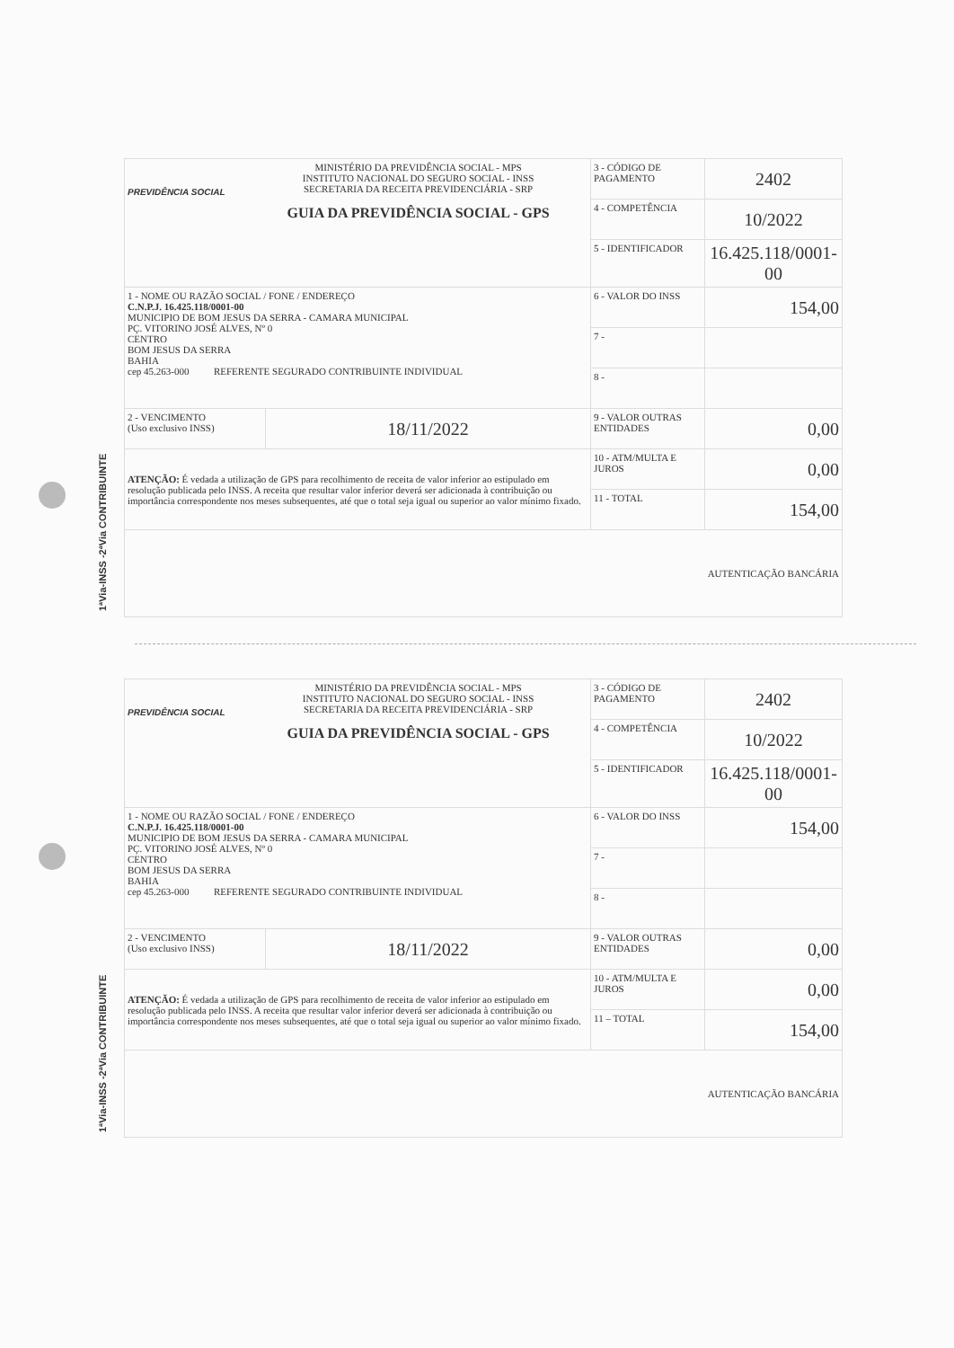1ªVia-INSS -2ªVia CONTRIBUINTE
| PREVIDÊNCIA SOCIAL MINISTÉRIO DA PREVIDÊNCIA SOCIAL - MPS INSTITUTO NACIONAL DO SEGURO SOCIAL - INSS SECRETARIA DA RECEITA PREVIDENCIÁRIA - SRP GUIA DA PREVIDÊNCIA SOCIAL - GPS | | 3 - CÓDIGO DE PAGAMENTO | 2402 |
| | | 4 - COMPETÊNCIA | 10/2022 |
| | | 5 - IDENTIFICADOR | 16.425.118/0001-00 |
| 1 - NOME OU RAZÃO SOCIAL / FONE / ENDEREÇO C.N.P.J. 16.425.118/0001-00 MUNICIPIO DE BOM JESUS DA SERRA - CAMARA MUNICIPAL PÇ. VITORINO JOSÉ ALVES, Nº 0 CENTRO BOM JESUS DA SERRA BAHIA cep 45.263-000 REFERENTE SEGURADO CONTRIBUINTE INDIVIDUAL | | 6 - VALOR DO INSS | 154,00 |
| | | 7 - | |
| | | 8 - | |
| 2 - VENCIMENTO (Uso exclusivo INSS) | 18/11/2022 | 9 - VALOR OUTRAS ENTIDADES | 0,00 |
| ATENÇÃO: É vedada a utilização de GPS para recolhimento de receita de valor inferior ao estipulado em resolução publicada pelo INSS. A receita que resultar valor inferior deverá ser adicionada à contribuição ou importância correspondente nos meses subsequentes, até que o total seja igual ou superior ao valor mínimo fixado. | | 10 - ATM/MULTA E JUROS | 0,00 |
| | | 11 - TOTAL | 154,00 |
| AUTENTICAÇÃO BANCÁRIA | | | |
1ªVia-INSS -2ªVia CONTRIBUINTE
| PREVIDÊNCIA SOCIAL MINISTÉRIO DA PREVIDÊNCIA SOCIAL - MPS INSTITUTO NACIONAL DO SEGURO SOCIAL - INSS SECRETARIA DA RECEITA PREVIDENCIÁRIA - SRP GUIA DA PREVIDÊNCIA SOCIAL - GPS | | 3 - CÓDIGO DE PAGAMENTO | 2402 |
| | | 4 - COMPETÊNCIA | 10/2022 |
| | | 5 - IDENTIFICADOR | 16.425.118/0001-00 |
| 1 - NOME OU RAZÃO SOCIAL / FONE / ENDEREÇO C.N.P.J. 16.425.118/0001-00 MUNICIPIO DE BOM JESUS DA SERRA - CAMARA MUNICIPAL PÇ. VITORINO JOSÉ ALVES, Nº 0 CENTRO BOM JESUS DA SERRA BAHIA cep 45.263-000 REFERENTE SEGURADO CONTRIBUINTE INDIVIDUAL | | 6 - VALOR DO INSS | 154,00 |
| | | 7 - | |
| | | 8 - | |
| 2 - VENCIMENTO (Uso exclusivo INSS) | 18/11/2022 | 9 - VALOR OUTRAS ENTIDADES | 0,00 |
| ATENÇÃO: É vedada a utilização de GPS para recolhimento de receita de valor inferior ao estipulado em resolução publicada pelo INSS. A receita que resultar valor inferior deverá ser adicionada à contribuição ou importância correspondente nos meses subsequentes, até que o total seja igual ou superior ao valor mínimo fixado. | | 10 - ATM/MULTA E JUROS | 0,00 |
| | | 11 – TOTAL | 154,00 |
| AUTENTICAÇÃO BANCÁRIA | | | |